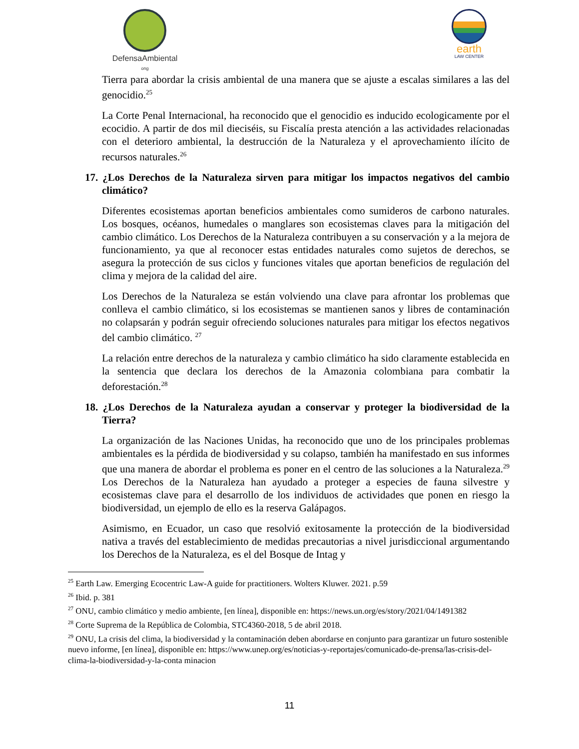DefensaAmbiental
ong
earth
LAW CENTER
Tierra para abordar la crisis ambiental de una manera que se ajuste a escalas similares a las del genocidio.<sup>25</sup>
La Corte Penal Internacional, ha reconocido que el genocidio es inducido ecologicamente por el ecocidio. A partir de dos mil dieciséis, su Fiscalía presta atención a las actividades relacionadas con el deterioro ambiental, la destrucción de la Naturaleza y el aprovechamiento ilícito de recursos naturales.<sup>26</sup>
17. ¿Los Derechos de la Naturaleza sirven para mitigar los impactos negativos del cambio climático?
Diferentes ecosistemas aportan beneficios ambientales como sumideros de carbono naturales. Los bosques, océanos, humedales o manglares son ecosistemas claves para la mitigación del cambio climático. Los Derechos de la Naturaleza contribuyen a su conservación y a la mejora de funcionamiento, ya que al reconocer estas entidades naturales como sujetos de derechos, se asegura la protección de sus ciclos y funciones vitales que aportan beneficios de regulación del clima y mejora de la calidad del aire.
Los Derechos de la Naturaleza se están volviendo una clave para afrontar los problemas que conlleva el cambio climático, si los ecosistemas se mantienen sanos y libres de contaminación no colapsarán y podrán seguir ofreciendo soluciones naturales para mitigar los efectos negativos del cambio climático. <sup>27</sup>
La relación entre derechos de la naturaleza y cambio climático ha sido claramente establecida en la sentencia que declara los derechos de la Amazonia colombiana para combatir la deforestación.<sup>28</sup>
18. ¿Los Derechos de la Naturaleza ayudan a conservar y proteger la biodiversidad de la Tierra?
La organización de las Naciones Unidas, ha reconocido que uno de los principales problemas ambientales es la pérdida de biodiversidad y su colapso, también ha manifestado en sus informes que una manera de abordar el problema es poner en el centro de las soluciones a la Naturaleza.<sup>29</sup> Los Derechos de la Naturaleza han ayudado a proteger a especies de fauna silvestre y ecosistemas clave para el desarrollo de los individuos de actividades que ponen en riesgo la biodiversidad, un ejemplo de ello es la reserva Galápagos.
Asimismo, en Ecuador, un caso que resolvió exitosamente la protección de la biodiversidad nativa a través del establecimiento de medidas precautorias a nivel jurisdiccional argumentando los Derechos de la Naturaleza, es el del Bosque de Intag y
<sup>25</sup> Earth Law. Emerging Ecocentric Law-A guide for practitioners. Wolters Kluwer. 2021. p.59
<sup>26</sup> Ibid. p. 381
<sup>27</sup> ONU, cambio climático y medio ambiente, [en línea], disponible en: https://news.un.org/es/story/2021/04/1491382
<sup>28</sup> Corte Suprema de la República de Colombia, STC4360-2018, 5 de abril 2018.
<sup>29</sup> ONU, La crisis del clima, la biodiversidad y la contaminación deben abordarse en conjunto para garantizar un futuro sostenible nuevo informe, [en línea], disponible en: https://www.unep.org/es/noticias-y-reportajes/comunicado-de-prensa/las-crisis-del-clima-la-biodiversidad-y-la-conta minacion
11